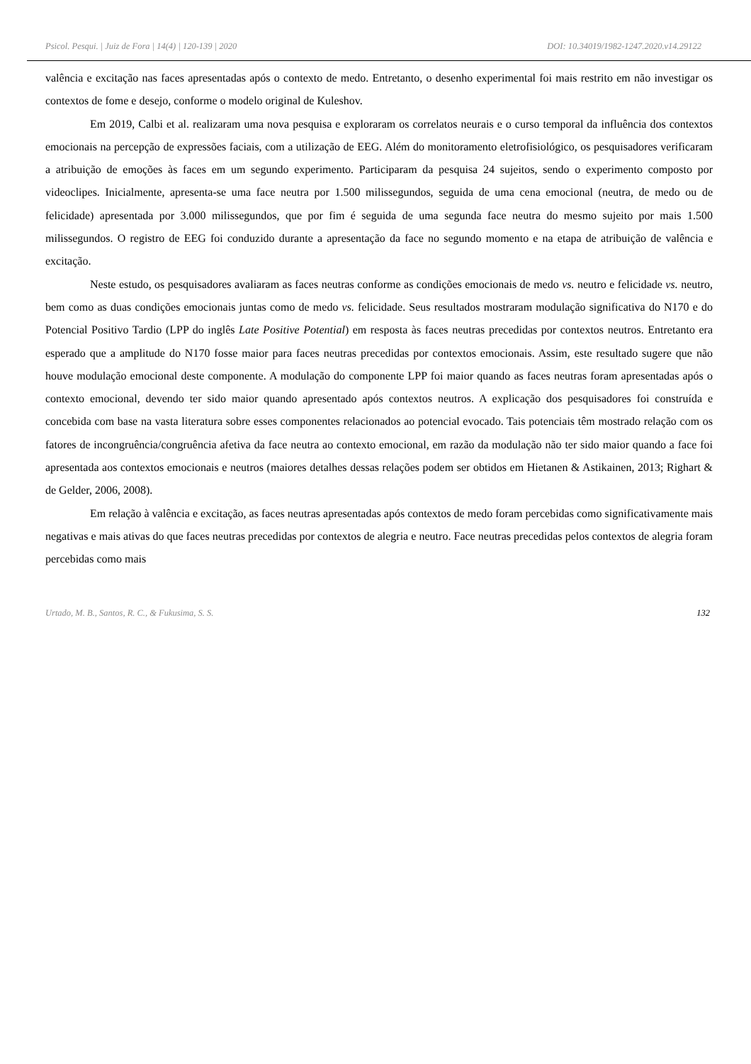Psicol. Pesqui. | Juiz de Fora | 14(4) | 120-139 | 2020 DOI: 10.34019/1982-1247.2020.v14.29122
valência e excitação nas faces apresentadas após o contexto de medo. Entretanto, o desenho experimental foi mais restrito em não investigar os contextos de fome e desejo, conforme o modelo original de Kuleshov.
Em 2019, Calbi et al. realizaram uma nova pesquisa e exploraram os correlatos neurais e o curso temporal da influência dos contextos emocionais na percepção de expressões faciais, com a utilização de EEG. Além do monitoramento eletrofisiológico, os pesquisadores verificaram a atribuição de emoções às faces em um segundo experimento. Participaram da pesquisa 24 sujeitos, sendo o experimento composto por videoclipes. Inicialmente, apresenta-se uma face neutra por 1.500 milissegundos, seguida de uma cena emocional (neutra, de medo ou de felicidade) apresentada por 3.000 milissegundos, que por fim é seguida de uma segunda face neutra do mesmo sujeito por mais 1.500 milissegundos. O registro de EEG foi conduzido durante a apresentação da face no segundo momento e na etapa de atribuição de valência e excitação.
Neste estudo, os pesquisadores avaliaram as faces neutras conforme as condições emocionais de medo vs. neutro e felicidade vs. neutro, bem como as duas condições emocionais juntas como de medo vs. felicidade. Seus resultados mostraram modulação significativa do N170 e do Potencial Positivo Tardio (LPP do inglês Late Positive Potential) em resposta às faces neutras precedidas por contextos neutros. Entretanto era esperado que a amplitude do N170 fosse maior para faces neutras precedidas por contextos emocionais. Assim, este resultado sugere que não houve modulação emocional deste componente. A modulação do componente LPP foi maior quando as faces neutras foram apresentadas após o contexto emocional, devendo ter sido maior quando apresentado após contextos neutros. A explicação dos pesquisadores foi construída e concebida com base na vasta literatura sobre esses componentes relacionados ao potencial evocado. Tais potenciais têm mostrado relação com os fatores de incongruência/congruência afetiva da face neutra ao contexto emocional, em razão da modulação não ter sido maior quando a face foi apresentada aos contextos emocionais e neutros (maiores detalhes dessas relações podem ser obtidos em Hietanen & Astikainen, 2013; Righart & de Gelder, 2006, 2008).
Em relação à valência e excitação, as faces neutras apresentadas após contextos de medo foram percebidas como significativamente mais negativas e mais ativas do que faces neutras precedidas por contextos de alegria e neutro. Face neutras precedidas pelos contextos de alegria foram percebidas como mais
Urtado, M. B., Santos, R. C., & Fukusima, S. S. 132